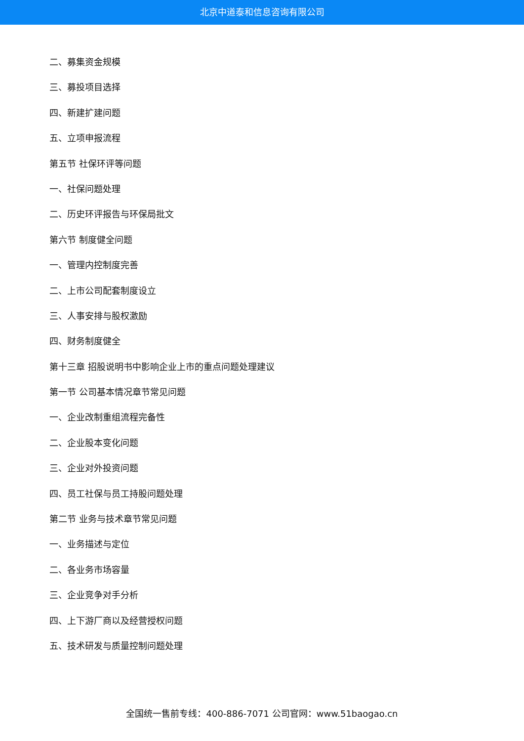北京中道泰和信息咨询有限公司
二、募集资金规模
三、募投项目选择
四、新建扩建问题
五、立项申报流程
第五节 社保环评等问题
一、社保问题处理
二、历史环评报告与环保局批文
第六节 制度健全问题
一、管理内控制度完善
二、上市公司配套制度设立
三、人事安排与股权激励
四、财务制度健全
第十三章 招股说明书中影响企业上市的重点问题处理建议
第一节 公司基本情况章节常见问题
一、企业改制重组流程完备性
二、企业股本变化问题
三、企业对外投资问题
四、员工社保与员工持股问题处理
第二节 业务与技术章节常见问题
一、业务描述与定位
二、各业务市场容量
三、企业竞争对手分析
四、上下游厂商以及经营授权问题
五、技术研发与质量控制问题处理
全国统一售前专线：400-886-7071 公司官网：www.51baogao.cn